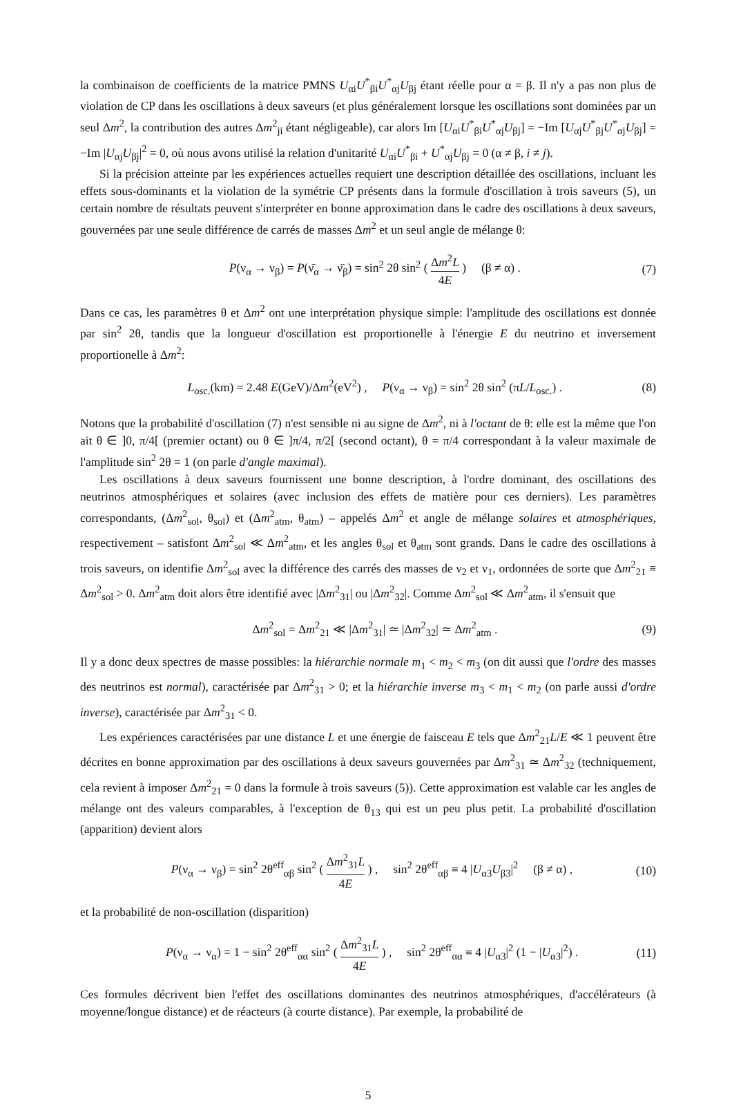la combinaison de coefficients de la matrice PMNS U<sub>αi</sub>U<sup>*</sup><sub>βi</sub>U<sup>*</sup><sub>αj</sub>U<sub>βj</sub> étant réelle pour α = β. Il n'y a pas non plus de violation de CP dans les oscillations à deux saveurs (et plus généralement lorsque les oscillations sont dominées par un seul Δm<sup>2</sup>, la contribution des autres Δm<sup>2</sup><sub>ji</sub> étant négligeable), car alors Im [U<sub>αi</sub>U<sup>*</sup><sub>βi</sub>U<sup>*</sup><sub>αj</sub>U<sub>βj</sub>] = −Im [U<sub>αj</sub>U<sup>*</sup><sub>βj</sub>U<sup>*</sup><sub>αj</sub>U<sub>βj</sub>] = −Im |U<sub>αj</sub>U<sub>βj</sub>|<sup>2</sup> = 0, où nous avons utilisé la relation d'unitarité U<sub>αi</sub>U<sup>*</sup><sub>βi</sub> + U<sup>*</sup><sub>αj</sub>U<sub>βj</sub> = 0 (α ≠ β, i ≠ j).
Si la précision atteinte par les expériences actuelles requiert une description détaillée des oscillations, incluant les effets sous-dominants et la violation de la symétrie CP présents dans la formule d'oscillation à trois saveurs (5), un certain nombre de résultats peuvent s'interpréter en bonne approximation dans le cadre des oscillations à deux saveurs, gouvernées par une seule différence de carrés de masses Δm<sup>2</sup> et un seul angle de mélange θ:
P(ν<sub>α</sub> → ν<sub>β</sub>) = P(ν̄<sub>α</sub> → ν̄<sub>β</sub>) = sin<sup>2</sup> 2θ sin<sup>2</sup> ( Δm<sup>2</sup>L 4E ) (β ≠ α) . (7)
Dans ce cas, les paramètres θ et Δm<sup>2</sup> ont une interprétation physique simple: l'amplitude des oscillations est donnée par sin<sup>2</sup> 2θ, tandis que la longueur d'oscillation est proportionelle à l'énergie E du neutrino et inversement proportionelle à Δm<sup>2</sup>:
L<sub>osc.</sub>(km) = 2.48 E(GeV)/Δm<sup>2</sup>(eV<sup>2</sup>) , P(ν<sub>α</sub> → ν<sub>β</sub>) = sin<sup>2</sup> 2θ sin<sup>2</sup> (πL/L<sub>osc.</sub>) . (8)
Notons que la probabilité d'oscillation (7) n'est sensible ni au signe de Δm<sup>2</sup>, ni à l'octant de θ: elle est la même que l'on ait θ ∈ ]0, π/4[ (premier octant) ou θ ∈ ]π/4, π/2[ (second octant), θ = π/4 correspondant à la valeur maximale de l'amplitude sin<sup>2</sup> 2θ = 1 (on parle d'angle maximal).
Les oscillations à deux saveurs fournissent une bonne description, à l'ordre dominant, des oscillations des neutrinos atmosphériques et solaires (avec inclusion des effets de matière pour ces derniers). Les paramètres correspondants, (Δm<sup>2</sup><sub>sol</sub>, θ<sub>sol</sub>) et (Δm<sup>2</sup><sub>atm</sub>, θ<sub>atm</sub>) – appelés Δm<sup>2</sup> et angle de mélange solaires et atmosphériques, respectivement – satisfont Δm<sup>2</sup><sub>sol</sub> ≪ Δm<sup>2</sup><sub>atm</sub>, et les angles θ<sub>sol</sub> et θ<sub>atm</sub> sont grands. Dans le cadre des oscillations à trois saveurs, on identifie Δm<sup>2</sup><sub>sol</sub> avec la différence des carrés des masses de ν<sub>2</sub> et ν<sub>1</sub>, ordonnées de sorte que Δm<sup>2</sup><sub>21</sub> ≡ Δm<sup>2</sup><sub>sol</sub> > 0. Δm<sup>2</sup><sub>atm</sub> doit alors être identifié avec |Δm<sup>2</sup><sub>31</sub>| ou |Δm<sup>2</sup><sub>32</sub>|. Comme Δm<sup>2</sup><sub>sol</sub> ≪ Δm<sup>2</sup><sub>atm</sub>, il s'ensuit que
Δm<sup>2</sup><sub>sol</sub> = Δm<sup>2</sup><sub>21</sub> ≪ |Δm<sup>2</sup><sub>31</sub>| ≃ |Δm<sup>2</sup><sub>32</sub>| ≃ Δm<sup>2</sup><sub>atm</sub> . (9)
Il y a donc deux spectres de masse possibles: la hiérarchie normale m<sub>1</sub> < m<sub>2</sub> < m<sub>3</sub> (on dit aussi que l'ordre des masses des neutrinos est normal), caractérisée par Δm<sup>2</sup><sub>31</sub> > 0; et la hiérarchie inverse m<sub>3</sub> < m<sub>1</sub> < m<sub>2</sub> (on parle aussi d'ordre inverse), caractérisée par Δm<sup>2</sup><sub>31</sub> < 0.
Les expériences caractérisées par une distance L et une énergie de faisceau E tels que Δm<sup>2</sup><sub>21</sub>L/E ≪ 1 peuvent être décrites en bonne approximation par des oscillations à deux saveurs gouvernées par Δm<sup>2</sup><sub>31</sub> ≃ Δm<sup>2</sup><sub>32</sub> (techniquement, cela revient à imposer Δm<sup>2</sup><sub>21</sub> = 0 dans la formule à trois saveurs (5)). Cette approximation est valable car les angles de mélange ont des valeurs comparables, à l'exception de θ<sub>13</sub> qui est un peu plus petit. La probabilité d'oscillation (apparition) devient alors
P(ν<sub>α</sub> → ν<sub>β</sub>) = sin<sup>2</sup> 2θ<sup>eff</sup><sub>αβ</sub> sin<sup>2</sup> ( Δm<sup>2</sup><sub>31</sub>L 4E ) , sin<sup>2</sup> 2θ<sup>eff</sup><sub>αβ</sub> ≡ 4 |U<sub>α3</sub>U<sub>β3</sub>|<sup>2</sup> (β ≠ α) , (10)
et la probabilité de non-oscillation (disparition)
P(ν<sub>α</sub> → ν<sub>α</sub>) = 1 − sin<sup>2</sup> 2θ<sup>eff</sup><sub>αα</sub> sin<sup>2</sup> ( Δm<sup>2</sup><sub>31</sub>L 4E ) , sin<sup>2</sup> 2θ<sup>eff</sup><sub>αα</sub> ≡ 4 |U<sub>α3</sub>|<sup>2</sup> (1 − |U<sub>α3</sub>|<sup>2</sup>) . (11)
Ces formules décrivent bien l'effet des oscillations dominantes des neutrinos atmosphériques, d'accélérateurs (à moyenne/longue distance) et de réacteurs (à courte distance). Par exemple, la probabilité de
5